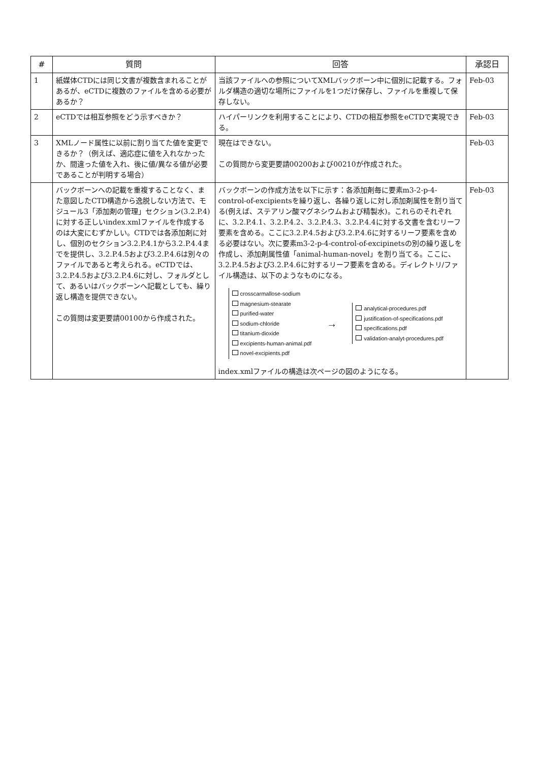| # | 質問 | 回答 | 承認日 |
| --- | --- | --- | --- |
| 1 | 紙媒体CTDには同じ文書が複数含まれることがあるが、eCTDに複数のファイルを含める必要があるか？ | 当該ファイルへの参照についてXMLバックボーン中に個別に記載する。フォルダ構造の適切な場所にファイルを1つだけ保存し、ファイルを重複して保存しない。 | Feb-03 |
| 2 | eCTDでは相互参照をどう示すべきか？ | ハイパーリンクを利用することにより、CTDの相互参照をeCTDで実現できる。 | Feb-03 |
| 3 | XMLノード属性に以前に割り当てた値を変更できるか？（例えば、適応症に値を入れなかったか、間違った値を入れ、後に値/異なる値が必要であることが判明する場合） | 現在はできない。 この質問から変更要請00200および00210が作成された。 | Feb-03 |
| | バックボーンへの記載を重複することなく、また意図したCTD構造から逸脱しない方法で、モジュール3「添加剤の管理」セクション(3.2.P.4)に対する正しいindex.xmlファイルを作成するのは大変にむずかしい。CTDでは各添加剤に対し、個別のセクション3.2.P.4.1から3.2.P.4.4までを提供し、3.2.P.4.5および3.2.P.4.6は別々のファイルであると考えられる。eCTDでは、3.2.P.4.5および3.2.P.4.6に対し、フォルダとして、あるいはバックボーンへ記載としても、繰り返し構造を提供できない。 この質問は変更要請00100から作成された。 | バックボーンの作成方法を以下に示す：各添加剤毎に要素m3-2-p-4-control-of-excipientsを繰り返し、各繰り返しに対し添加剤属性を割り当てる(例えば、ステアリン酸マグネシウムおよび精製水)。これらのそれぞれに、3.2.P.4.1、3.2.P.4.2、3.2.P.4.3、3.2.P.4.4に対する文書を含むリーフ要素を含める。ここに3.2.P.4.5および3.2.P.4.6に対するリーフ要素を含める必要はない。次に要素m3-2-p-4-control-of-excipinetsの別の繰り返しを作成し、添加剤属性値「animal-human-novel」を割り当てる。ここに、3.2.P.4.5および3.2.P.4.6に対するリーフ要素を含める。ディレクトリ/ファイル構造は、以下のようなものになる。 crosscarmallose-sodium magnesium-stearate purified-water sodium-chloride titanium-dioxide excipients-human-animal.pdf novel-excipients.pdf → analytical-procedures.pdf justification-of-specifications.pdf specifications.pdf validation-analyt-procedures.pdf index.xmlファイルの構造は次ページの図のようになる。 | Feb-03 |